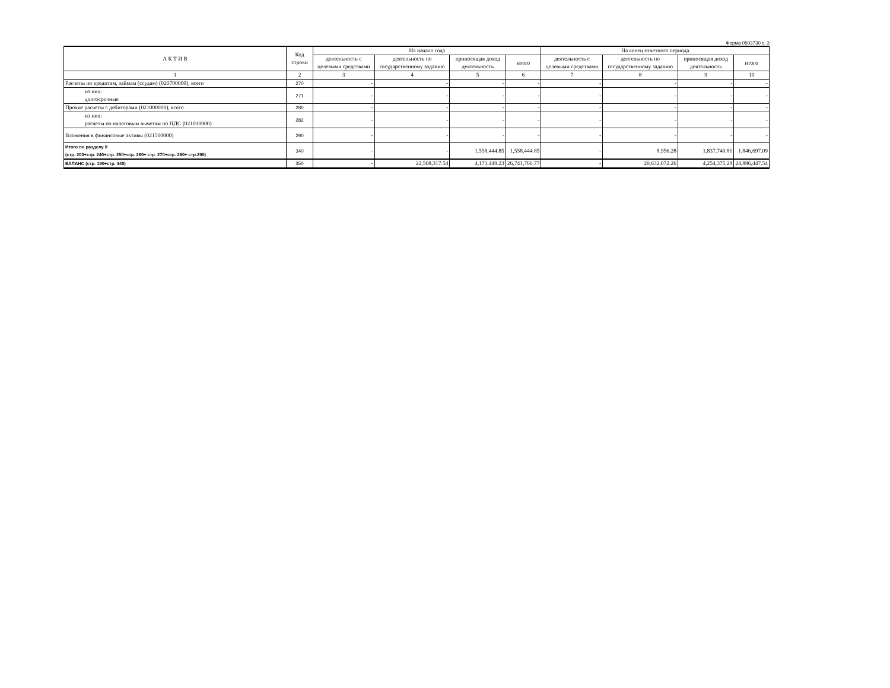Форма 0503730 с. 3
| А К Т И В | Код строки | На начало года | | | | На конец отчетного периода | | | |
| --- | --- | --- | --- | --- | --- | --- | --- | --- | --- |
| | | деятельность с целевыми средствами | деятельность по государственному заданию | приносящая доход деятельность | итого | деятельность с целевыми средствами | деятельность по государственному заданию | приносящая доход деятельность | итого |
| 1 | 2 | 3 | 4 | 5 | 6 | 7 | 8 | 9 | 10 |
| Расчеты по кредитам, займам (ссудам) (020700000), всего | 270 | - | - | - | - | - | - | - | - |
| из них: долгосрочные | 271 | - | - | - | - | - | - | - | - |
| Прочие расчеты с дебиторами (021000000), всего | 280 | - | - | - | - | - | - | - | - |
| из них: расчеты по налоговым вычетам по НДС (021010000) | 282 | - | - | - | - | - | - | - | - |
| Вложения в финансовые активы (021500000) | 290 | - | - | - | - | - | - | - | - |
| Итого по разделу II (стр. 200+стр. 240+стр. 250+стр. 260+ стр. 270+стр. 280+ стр.290) | 340 | - | - | 1,558,444.85 | 1,558,444.85 | - | 8,956.28 | 1,837,740.81 | 1,846,697.09 |
| БАЛАНС (стр. 190+стр. 340) | 350 | - | 22,568,317.54 | 4,173,449.23 | 26,741,766.77 | - | 20,632,072.26 | 4,254,375.28 | 24,886,447.54 |